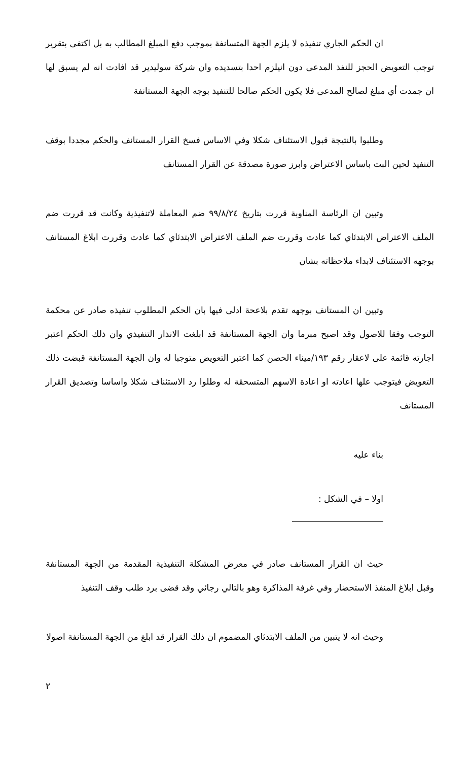ان الحكم الجاري تنفيذه لا يلزم الجهة المتسانفة بموجب دفع المبلغ المطالب به بل اكتفى بتقرير توجب التعويض الحجز للنفذ المدعى دون انيلزم احدا بتسديده وان شركة سوليدير قد افادت انه لم يسبق لها ان جمدت أي مبلغ لصالح المدعى فلا يكون الحكم صالحا للتنفيذ بوجه الجهة المستانفة
وطلبوا بالنتيجة قبول الاستئناف شكلا وفي الاساس فسخ القرار المستانف والحكم مجددا بوقف التنفيذ لحين البت باساس الاعتراض وابرز صورة مصدقة عن القرار المستانف
وتبين ان الرئاسة المناوبة قررت بتاريخ ٩٩/٨/٢٤ ضم المعاملة لاتنفيذية وكانت قد قررت ضم الملف الاعتراض الابتدئاي كما عادت وقررت ضم الملف الاعتراض الابتدئاي كما عادت وقررت ابلاغ المستانف بوجهه الاستئناف لابداء ملاحظاته بشان
وتبين ان المستانف بوجهه تقدم بلاعحة ادلى فيها بان الحكم المطلوب تنفيذه صادر عن محكمة التوجب وفقا للاصول وقد اصبح مبرما وان الجهة المستانفة قد ابلغت الانذار التنفيذي وان ذلك الحكم اعتبر اجارته قائمة على لاعقار رقم ١٩٣/ميناء الحصن كما اعتبر التعويض متوجبا له وان الجهة المستانفة قبضت ذلك التعويض فيتوجب علها اعادته او اعادة الاسهم المتسحقة له وطلوا رد الاستئناف شكلا واساسا وتصديق القرار المستانف
بناء عليه
اولا – في الشكل :
حيث ان القرار المستانف صادر في معرض المشكلة التنفيذية المقدمة من الجهة المستانفة وقبل ابلاغ المنفذ الاستحضار وفي غرفة المذاكرة وهو بالتالي رجائي وقد قضى برد طلب وقف التنفيذ
وحيث انه لا يتبين من الملف الابتدئاي المضموم ان ذلك القرار قد ابلغ من الجهة المستانفة اصولا
٢